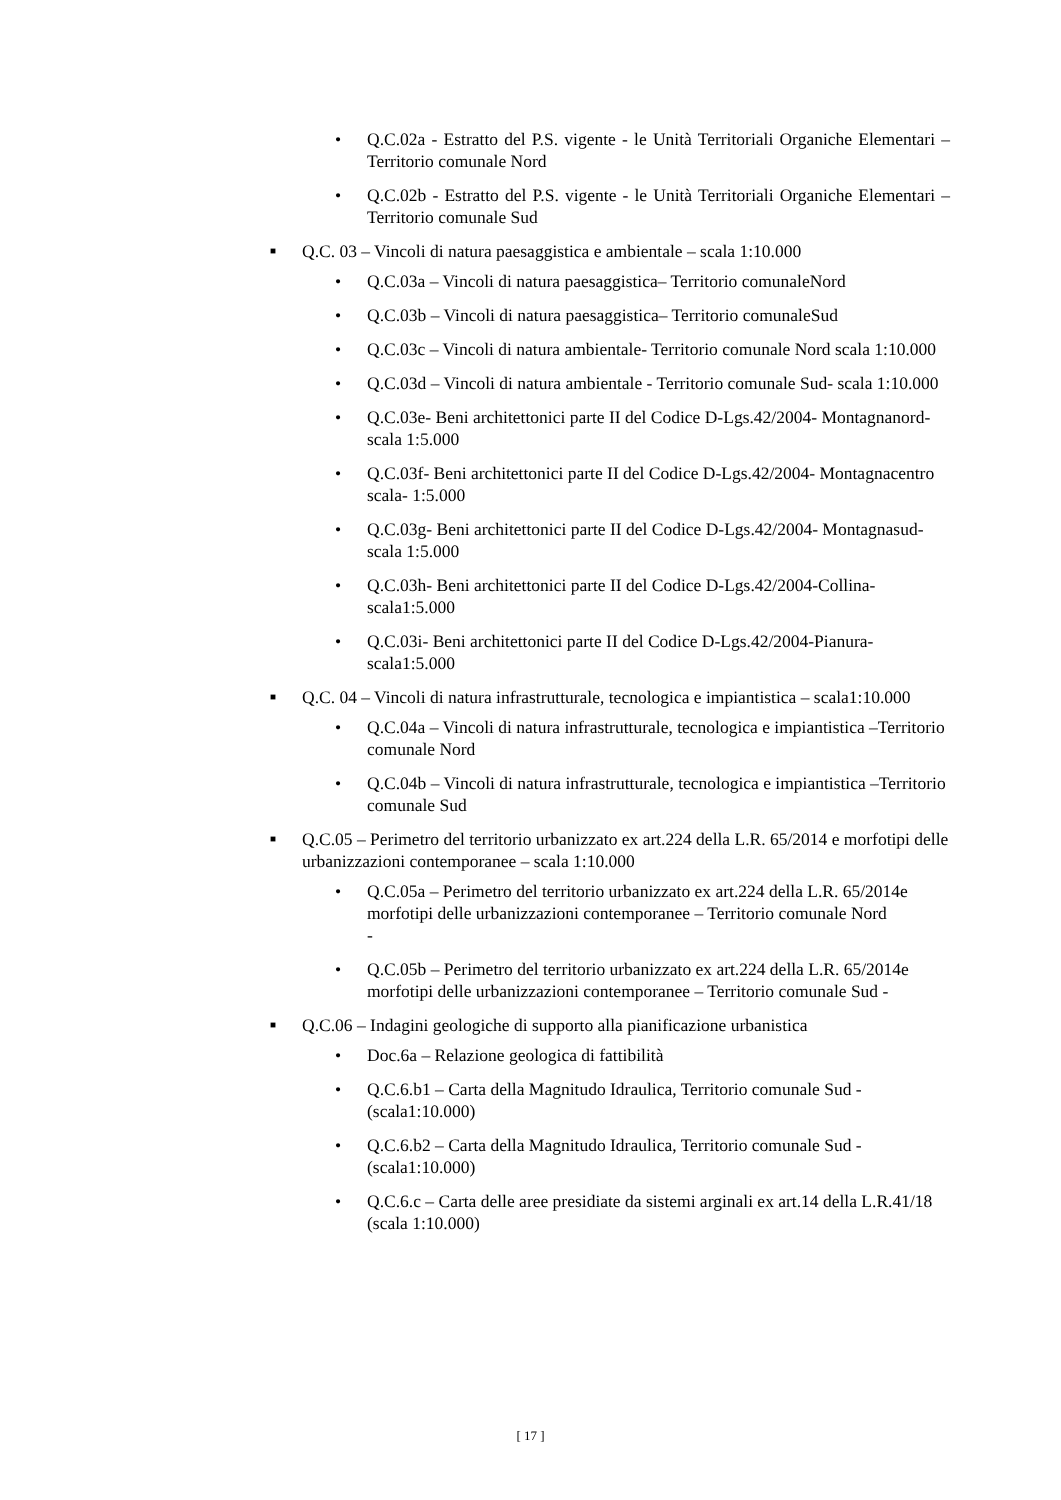• Q.C.02a - Estratto del P.S. vigente - le Unità Territoriali Organiche Elementari – Territorio comunale Nord
• Q.C.02b - Estratto del P.S. vigente - le Unità Territoriali Organiche Elementari – Territorio comunale Sud
■
Q.C. 03 – Vincoli di natura paesaggistica e ambientale – scala 1:10.000
• Q.C.03a – Vincoli di natura paesaggistica– Territorio comunaleNord
• Q.C.03b – Vincoli di natura paesaggistica– Territorio comunaleSud
• Q.C.03c – Vincoli di natura ambientale- Territorio comunale Nord scala 1:10.000
• Q.C.03d – Vincoli di natura ambientale - Territorio comunale Sud- scala 1:10.000
• Q.C.03e- Beni architettonici parte II del Codice D-Lgs.42/2004- Montagnanord-scala 1:5.000
• Q.C.03f- Beni architettonici parte II del Codice D-Lgs.42/2004- Montagnacentro scala- 1:5.000
• Q.C.03g- Beni architettonici parte II del Codice D-Lgs.42/2004- Montagnasud- scala 1:5.000
• Q.C.03h- Beni architettonici parte II del Codice D-Lgs.42/2004-Collina- scala1:5.000
• Q.C.03i- Beni architettonici parte II del Codice D-Lgs.42/2004-Pianura- scala1:5.000
■
Q.C. 04 – Vincoli di natura infrastrutturale, tecnologica e impiantistica – scala1:10.000
• Q.C.04a – Vincoli di natura infrastrutturale, tecnologica e impiantistica –Territorio comunale Nord
• Q.C.04b – Vincoli di natura infrastrutturale, tecnologica e impiantistica –Territorio comunale Sud
■
Q.C.05 – Perimetro del territorio urbanizzato ex art.224 della L.R. 65/2014 e morfotipi delle urbanizzazioni contemporanee – scala 1:10.000
• Q.C.05a – Perimetro del territorio urbanizzato ex art.224 della L.R. 65/2014e morfotipi delle urbanizzazioni contemporanee – Territorio comunale Nord
-
• Q.C.05b – Perimetro del territorio urbanizzato ex art.224 della L.R. 65/2014e morfotipi delle urbanizzazioni contemporanee – Territorio comunale Sud -
■
Q.C.06 – Indagini geologiche di supporto alla pianificazione urbanistica
• Doc.6a – Relazione geologica di fattibilità
• Q.C.6.b1 – Carta della Magnitudo Idraulica, Territorio comunale Sud - (scala1:10.000)
• Q.C.6.b2 – Carta della Magnitudo Idraulica, Territorio comunale Sud - (scala1:10.000)
• Q.C.6.c – Carta delle aree presidiate da sistemi arginali ex art.14 della L.R.41/18 (scala 1:10.000)
[ 17 ]